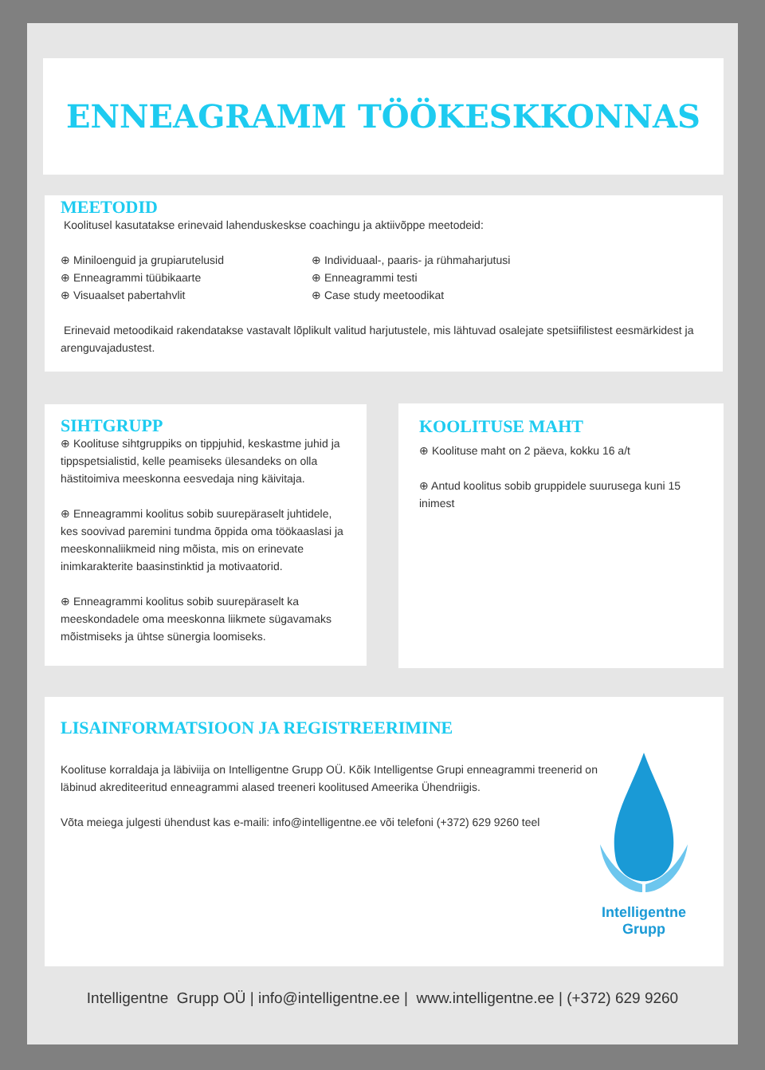ENNEAGRAMM TÖÖKESKKONNAS
MEETODID
Koolitusel kasutatakse erinevaid lahenduskeskse coachingu ja aktiivõppe meetodeid:
⊕ Miniloenguid ja grupiarutelusid
⊕ Enneagrammi tüübikaarte
⊕ Visuaalset pabertahvlit
⊕ Individuaal-, paaris- ja rühmaharjutusi
⊕ Enneagrammi testi
⊕ Case study meetoodikat
Erinevaid metoodikaid rakendatakse vastavalt lõplikult valitud harjutustele, mis lähtuvad osalejate spetsiifilistest eesmärkidest ja arenguvajadustest.
SIHTGRUPP
⊕ Koolituse sihtgruppiks on tippjuhid, keskastme juhid ja tippspetsialistid, kelle peamiseks ülesandeks on olla hästitoimiva meeskonna eesvedaja ning käivitaja.
⊕ Enneagrammi koolitus sobib suurepäraselt juhtidele, kes soovivad paremini tundma õppida oma töökaaslasi ja meeskonnaliikmeid ning mõista, mis on erinevate inimkarakterite baasinstinktid ja motivaatorid.
⊕ Enneagrammi koolitus sobib suurepäraselt ka meeskondadele oma meeskonna liikmete sügavamaks mõistmiseks ja ühtse sünergia loomiseks.
KOOLITUSE MAHT
⊕ Koolituse maht on 2 päeva, kokku 16 a/t
⊕ Antud koolitus sobib gruppidele suurusega kuni 15 inimest
LISAINFORMATSIOON JA REGISTREERIMINE
Koolituse korraldaja ja läbiviija on Intelligentne Grupp OÜ. Kõik Intelligentse Grupi enneagrammi treenerid on läbinud akrediteeritud enneagrammi alased treeneri koolitused Ameerika Ühendriigis.
Võta meiega julgesti ühendust kas e-maili: info@intelligentne.ee või telefoni (+372) 629 9260 teel
Intelligentne
Grupp
Intelligentne Grupp OÜ | info@intelligentne.ee | www.intelligentne.ee | (+372) 629 9260